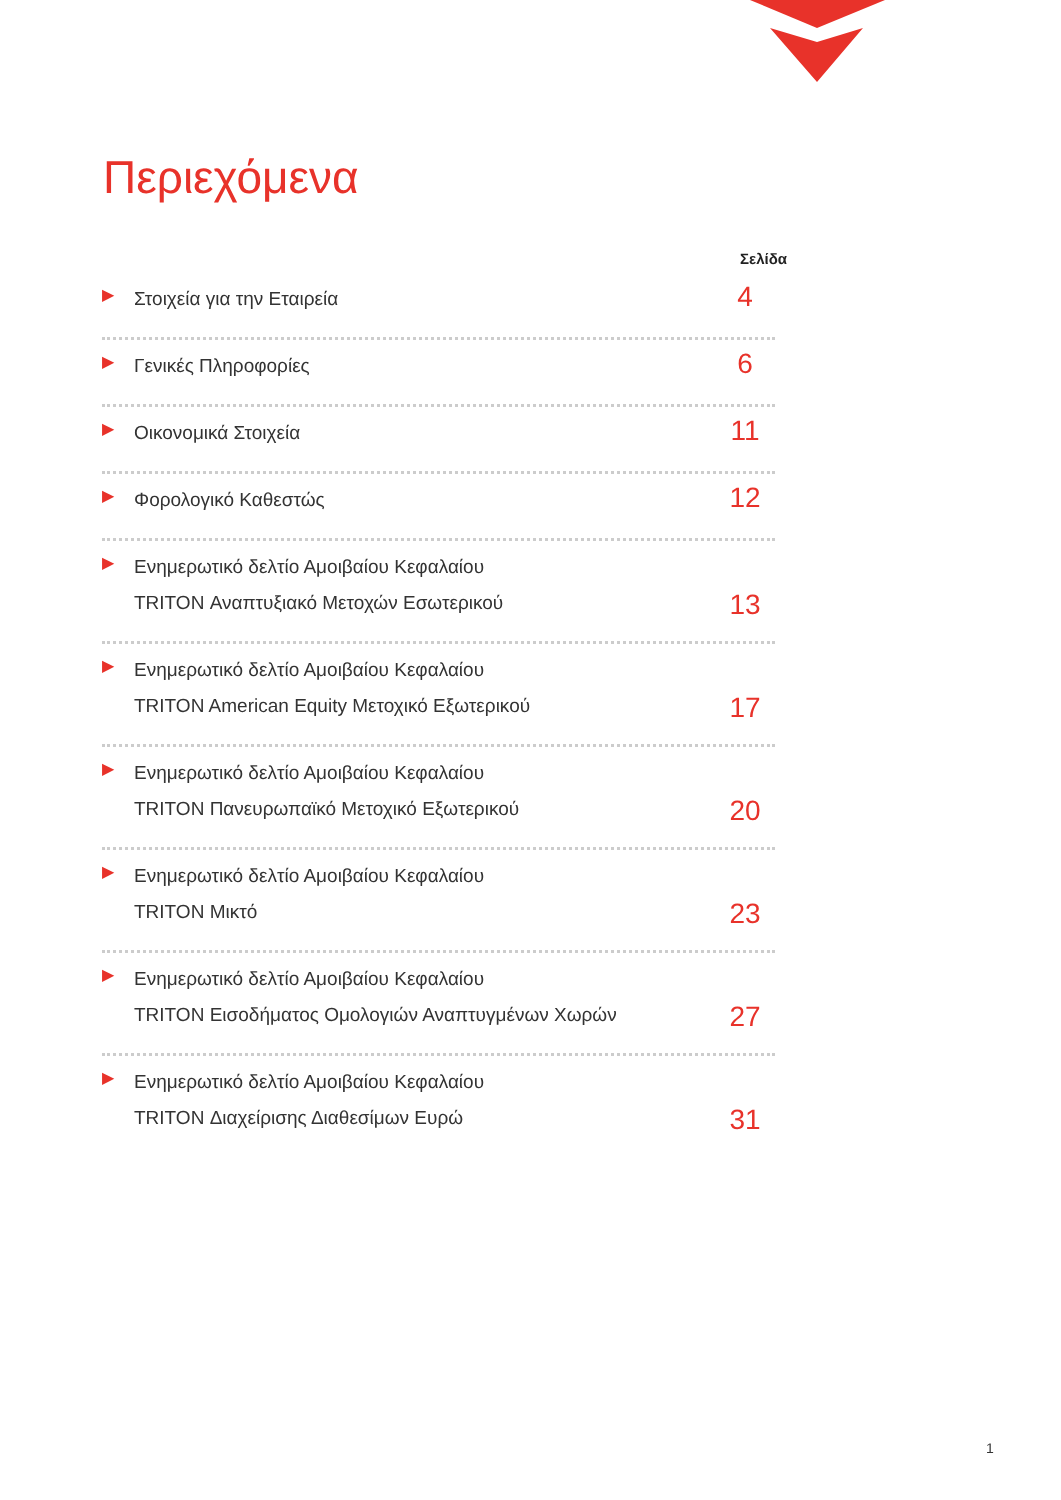Περιεχόμενα
Σελίδα
▶ Στοιχεία για την Εταιρεία 4
▶ Γενικές Πληροφορίες 6
▶ Οικονομικά Στοιχεία 11
▶ Φορολογικό Καθεστώς 12
▶ Ενημερωτικό δελτίο Αμοιβαίου Κεφαλαίου
TRITON Αναπτυξιακό Μετοχών Εσωτερικού 13
▶ Ενημερωτικό δελτίο Αμοιβαίου Κεφαλαίου
TRITON American Equity Μετοχικό Εξωτερικού 17
▶ Ενημερωτικό δελτίο Αμοιβαίου Κεφαλαίου
TRITON Πανευρωπαϊκό Μετοχικό Εξωτερικού 20
▶ Ενημερωτικό δελτίο Αμοιβαίου Κεφαλαίου
TRITON Μικτό 23
▶ Ενημερωτικό δελτίο Αμοιβαίου Κεφαλαίου
TRITON Εισοδήματος Ομολογιών Αναπτυγμένων Χωρών 27
▶ Ενημερωτικό δελτίο Αμοιβαίου Κεφαλαίου
TRITON Διαχείρισης Διαθεσίμων Ευρώ 31
1